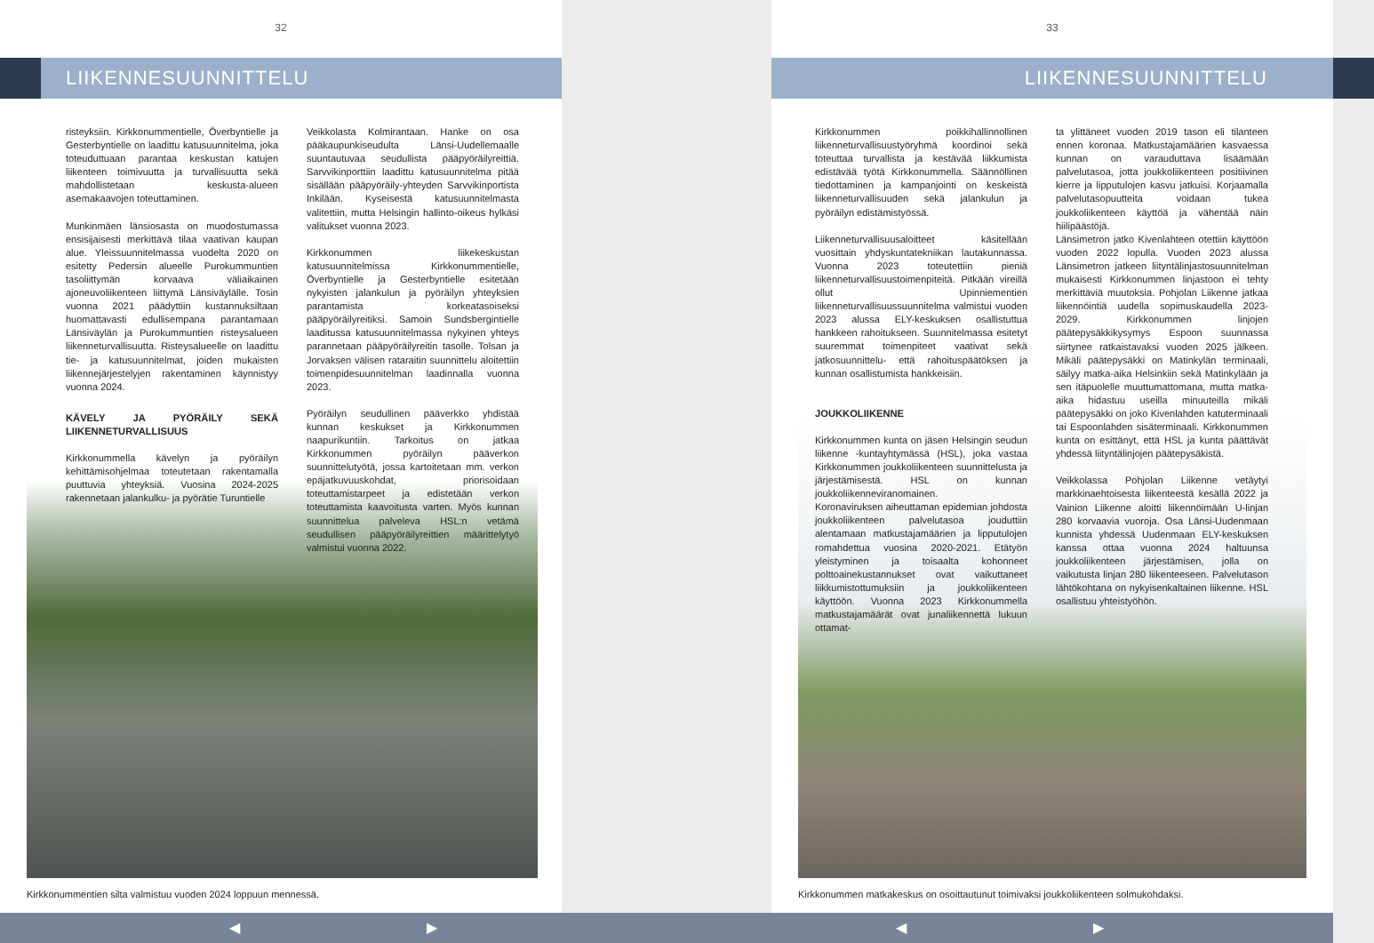32
LIIKENNESUUNNITTELU
risteyksiin. Kirkkonummentielle, Överbyntielle ja Gesterbyntielle on laadittu katusuunnitelma, joka toteuduttuaan parantaa keskustan katujen liikenteen toimivuutta ja turvallisuutta sekä mahdollistetaan keskusta-alueen asemakaavojen toteuttaminen.
Munkinmäen länsiosasta on muodostumassa ensisijaisesti merkittävä tilaa vaativan kaupan alue. Yleissuunnitelmassa vuodelta 2020 on esitetty Pedersin alueelle Purokummuntien tasoliittymän korvaava väliaikainen ajoneuvoliikenteen liittymä Länsiväylälle. Tosin vuonna 2021 päädyttiin kustannuksiltaan huomattavasti edullisempana parantamaan Länsiväylän ja Purokummuntien risteysalueen liikenneturvallisuutta. Risteysalueelle on laadittu tie- ja katusuunnitelmat, joiden mukaisten liikennejärjestelyjen rakentaminen käynnistyy vuonna 2024.
KÄVELY JA PYÖRÄILY SEKÄ LIIKENNETURVALLISUUS
Kirkkonummella kävelyn ja pyöräilyn kehittämisohjelmaa toteutetaan rakentamalla puuttuvia yhteyksiä. Vuosina 2024-2025 rakennetaan jalankulku- ja pyörätie Turuntielle
Veikkolasta Kolmirantaan. Hanke on osa pääkaupunkiseudulta Länsi-Uudellemaalle suuntautuvaa seudullista pääpyöräilyreittiä. Sarvvikinporttiin laadittu katusuunnitelma pitää sisällään pääpyöräily-yhteyden Sarvvikinportista Inkilään. Kyseisestä katusuunnitelmasta valitettiin, mutta Helsingin hallinto-oikeus hylkäsi valitukset vuonna 2023.
Kirkkonummen liikekeskustan katusuunnitelmissa Kirkkonummentielle, Överbyntielle ja Gesterbyntielle esitetään nykyisten jalankulun ja pyöräilyn yhteyksien parantamista korkeatasoiseksi pääpyöräilyreitiksi. Samoin Sundsbergintielle laaditussa katusuunnitelmassa nykyinen yhteys parannetaan pääpyöräilyreitin tasolle. Tolsan ja Jorvaksen välisen rataraitin suunnittelu aloitettiin toimenpidesuunnitelman laadinnalla vuonna 2023.
Pyöräilyn seudullinen pääverkko yhdistää kunnan keskukset ja Kirkkonummen naapurikuntiin. Tarkoitus on jatkaa Kirkkonummen pyöräilyn pääverkon suunnittelutyötä, jossa kartoitetaan mm. verkon epäjatkuvuuskohdat, priorisoidaan toteuttamistarpeet ja edistetään verkon toteuttamista kaavoitusta varten. Myös kunnan suunnittelua palveleva HSL:n vetämä seudullisen pääpyöräilyreittien määrittelytyö valmistui vuonna 2022.
Kirkkonummentien silta valmistuu vuoden 2024 loppuun mennessä.
33
LIIKENNESUUNNITTELU
Kirkkonummen poikkihallinnollinen liikenneturvallisuustyöryhmä koordinoi sekä toteuttaa turvallista ja kestävää liikkumista edistävää työtä Kirkkonummella. Säännöllinen tiedottaminen ja kampanjointi on keskeistä liikenneturvallisuuden sekä jalankulun ja pyöräilyn edistämistyössä.
Liikenneturvallisuusaloitteet käsitellään vuosittain yhdyskuntatekniikan lautakunnassa. Vuonna 2023 toteutettiin pieniä liikenneturvallisuustoimenpiteitä. Pitkään vireillä ollut Upinniementien liikenneturvallisuussuunnitelma valmistui vuoden 2023 alussa ELY-keskuksen osallistuttua hankkeen rahoitukseen. Suunnitelmassa esitetyt suuremmat toimenpiteet vaativat sekä jatkosuunnittelu- että rahoituspäätöksen ja kunnan osallistumista hankkeisiin.
JOUKKOLIIKENNE
Kirkkonummen kunta on jäsen Helsingin seudun liikenne -kuntayhtymässä (HSL), joka vastaa Kirkkonummen joukkoliikenteen suunnittelusta ja järjestämisestä. HSL on kunnan joukkoliikenneviranomainen.
Koronaviruksen aiheuttaman epidemian johdosta joukkoliikenteen palvelutasoa jouduttiin alentamaan matkustajamäärien ja lipputulojen romahdettua vuosina 2020-2021. Etätyön yleistyminen ja toisaalta kohonneet polttoainekustannukset ovat vaikuttaneet liikkumistottumuksiin ja joukkoliikenteen käyttöön. Vuonna 2023 Kirkkonummella matkustajamäärät ovat junaliikennettä lukuun ottamat-
ta ylittäneet vuoden 2019 tason eli tilanteen ennen koronaa. Matkustajamäärien kasvaessa kunnan on varauduttava lisäämään palvelutasoa, jotta joukkoliikenteen positiivinen kierre ja lipputulojen kasvu jatkuisi. Korjaamalla palvelutasopuutteita voidaan tukea joukkoliikenteen käyttöä ja vähentää näin hiilipäästöjä.
Länsimetron jatko Kivenlahteen otettiin käyttöön vuoden 2022 lopulla. Vuoden 2023 alussa Länsimetron jatkeen liityntälinjastosuunnitelman mukaisesti Kirkkonummen linjastoon ei tehty merkittäviä muutoksia. Pohjolan Liikenne jatkaa liikennöintiä uudella sopimuskaudella 2023-2029. Kirkkonummen linjojen päätepysäkkikysymys Espoon suunnassa siirtynee ratkaistavaksi vuoden 2025 jälkeen. Mikäli päätepysäkki on Matinkylän terminaali, säilyy matka-aika Helsinkiin sekä Matinkylään ja sen itäpuolelle muuttumattomana, mutta matka-aika hidastuu useilla minuuteilla mikäli päätepysäkki on joko Kivenlahden katuterminaali tai Espoonlahden sisäterminaali. Kirkkonummen kunta on esittänyt, että HSL ja kunta päättävät yhdessä liityntälinjojen päätepysäkistä.
Veikkolassa Pohjolan Liikenne vetäytyi markkinaehtoisesta liikenteestä kesällä 2022 ja Vainion Liikenne aloitti liikennöimään U-linjan 280 korvaavia vuoroja. Osa Länsi-Uudenmaan kunnista yhdessä Uudenmaan ELY-keskuksen kanssa ottaa vuonna 2024 haltuunsa joukkoliikenteen järjestämisen, jolla on vaikutusta linjan 280 liikenteeseen. Palvelutason lähtökohtana on nykyisenkaltainen liikenne. HSL osallistuu yhteistyöhön.
Kirkkonummen matkakeskus on osoittautunut toimivaksi joukkoliikenteen solmukohdaksi.
◀ ▶ ◀ ▶